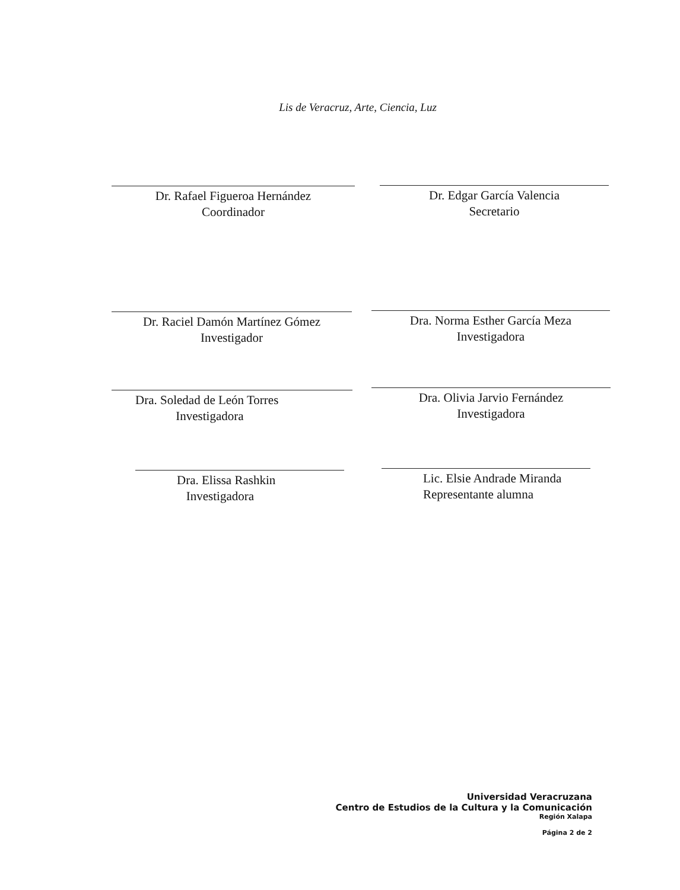Lis de Veracruz, Arte, Ciencia, Luz
Dr. Rafael Figueroa Hernández
Coordinador
Dr. Edgar García Valencia
Secretario
Dr. Raciel Damón Martínez Gómez
Investigador
Dra. Norma Esther García Meza
Investigadora
Dra. Soledad de León Torres
Investigadora
Dra. Olivia Jarvio Fernández
Investigadora
Dra. Elissa Rashkin
Investigadora
Lic. Elsie Andrade Miranda
Representante alumna
Universidad Veracruzana
Centro de Estudios de la Cultura y la Comunicación
Región Xalapa
Página 2 de 2